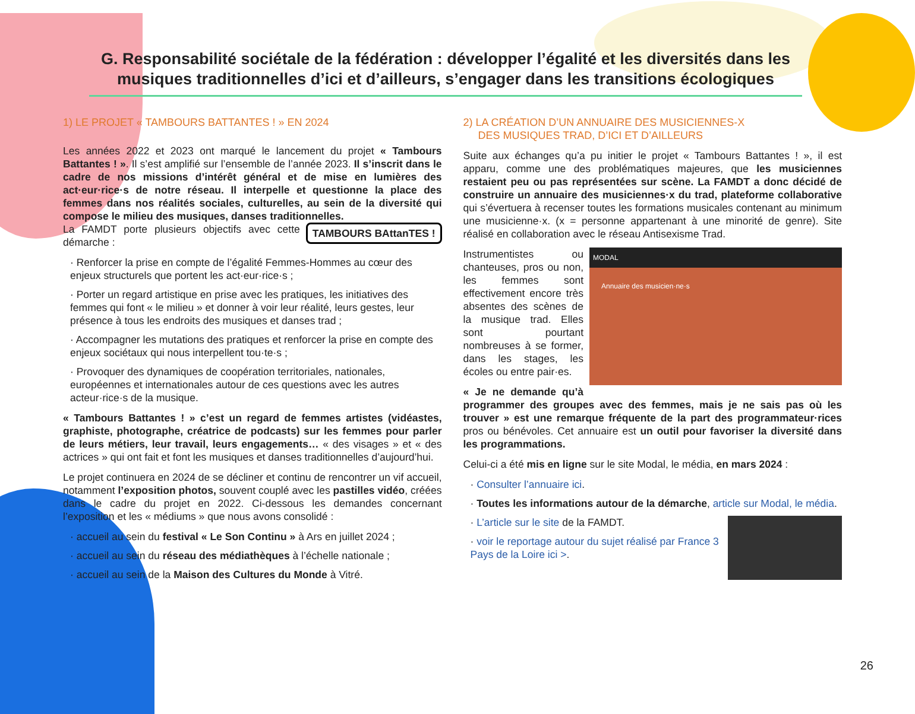G. Responsabilité sociétale de la fédération : développer l’égalité et les diversités dans les musiques traditionnelles d’ici et d’ailleurs, s’engager dans les transitions écologiques
1) LE PROJET « TAMBOURS BATTANTES ! » EN 2024
Les années 2022 et 2023 ont marqué le lancement du projet « Tambours Battantes ! ». Il s’est amplifié sur l’ensemble de l’année 2023. Il s’inscrit dans le cadre de nos missions d’intérêt général et de mise en lumières des act·eur·rice·s de notre réseau. Il interpelle et questionne la place des femmes dans nos réalités sociales, culturelles, au sein de la diversité qui compose le milieu des musiques, danses traditionnelles. TAMBOURS BAttanTES !
La FAMDT porte plusieurs objectifs avec cette démarche :
· Renforcer la prise en compte de l’égalité Femmes-Hommes au cœur des enjeux structurels que portent les act·eur·rice·s ;
· Porter un regard artistique en prise avec les pratiques, les initiatives des femmes qui font « le milieu » et donner à voir leur réalité, leurs gestes, leur présence à tous les endroits des musiques et danses trad ;
· Accompagner les mutations des pratiques et renforcer la prise en compte des enjeux sociétaux qui nous interpellent tou·te·s ;
· Provoquer des dynamiques de coopération territoriales, nationales, européennes et internationales autour de ces questions avec les autres acteur·rice·s de la musique.
« Tambours Battantes ! » c’est un regard de femmes artistes (vidéastes, graphiste, photographe, créatrice de podcasts) sur les femmes pour parler de leurs métiers, leur travail, leurs engagements… « des visages » et « des actrices » qui ont fait et font les musiques et danses traditionnelles d’aujourd’hui.
Le projet continuera en 2024 de se décliner et continu de rencontrer un vif accueil, notamment l’exposition photos, souvent couplé avec les pastilles vidéo, créées dans le cadre du projet en 2022. Ci-dessous les demandes concernant l’exposition et les « médiums » que nous avons consolidé :
· accueil au sein du festival « Le Son Continu » à Ars en juillet 2024 ;
· accueil au sein du réseau des médiathèques à l’échelle nationale ;
· accueil au sein de la Maison des Cultures du Monde à Vitré.
2) LA CRÉATION D’UN ANNUAIRE DES MUSICIENNES-X
DES MUSIQUES TRAD, D’ICI ET D’AILLEURS
Suite aux échanges qu’a pu initier le projet « Tambours Battantes ! », il est apparu, comme une des problématiques majeures, que les musiciennes restaient peu ou pas représentées sur scène. La FAMDT a donc décidé de construire un annuaire des musiciennes·x du trad, plateforme collaborative qui s’évertuera à recenser toutes les formations musicales contenant au minimum une musicienne·x. (x = personne appartenant à une minorité de genre). Site réalisé en collaboration avec le réseau Antisexisme Trad.
MODAL
Annuaire des musicien·ne·s
Instrumentistes ou chanteuses, pros ou non, les femmes sont effectivement encore très absentes des scènes de la musique trad. Elles sont pourtant nombreuses à se former, dans les stages, les écoles ou entre pair·es.
« Je ne demande qu’à programmer des groupes avec des femmes, mais je ne sais pas où les trouver » est une remarque fréquente de la part des programmateur·rices pros ou bénévoles. Cet annuaire est un outil pour favoriser la diversité dans les programmations.
Celui-ci a été mis en ligne sur le site Modal, le média, en mars 2024 :
· Consulter l’annuaire ici.
· Toutes les informations autour de la démarche, article sur Modal, le média.
· L’article sur le site de la FAMDT.
· voir le reportage autour du sujet réalisé par France 3 Pays de la Loire ici >.
26